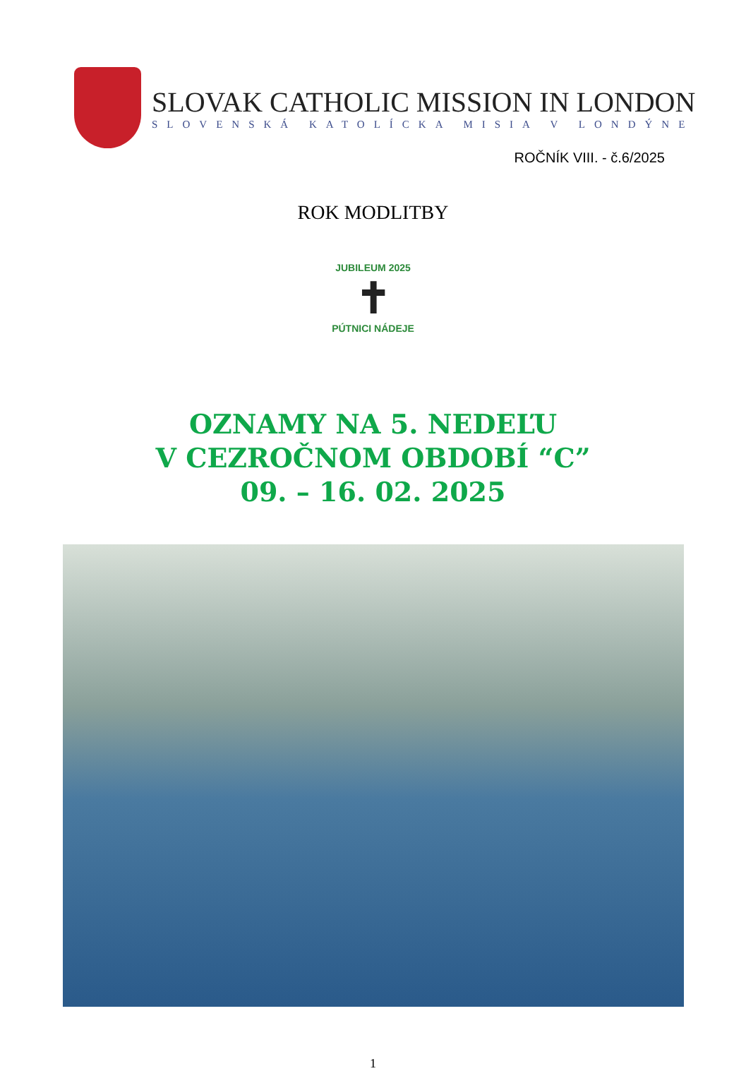SLOVAK CATHOLIC MISSION IN LONDON
SLOVENSKÁ KATOLÍCKA MISIA V LONDÝNE
ROČNÍK VIII. - č.6/2025
ROK MODLITBY
JUBILEUM 2025
✝
PÚTNICI NÁDEJE
OZNAMY NA 5. NEDEĽU
V CEZROČNOM OBDOBÍ “C”
09. – 16. 02. 2025
1